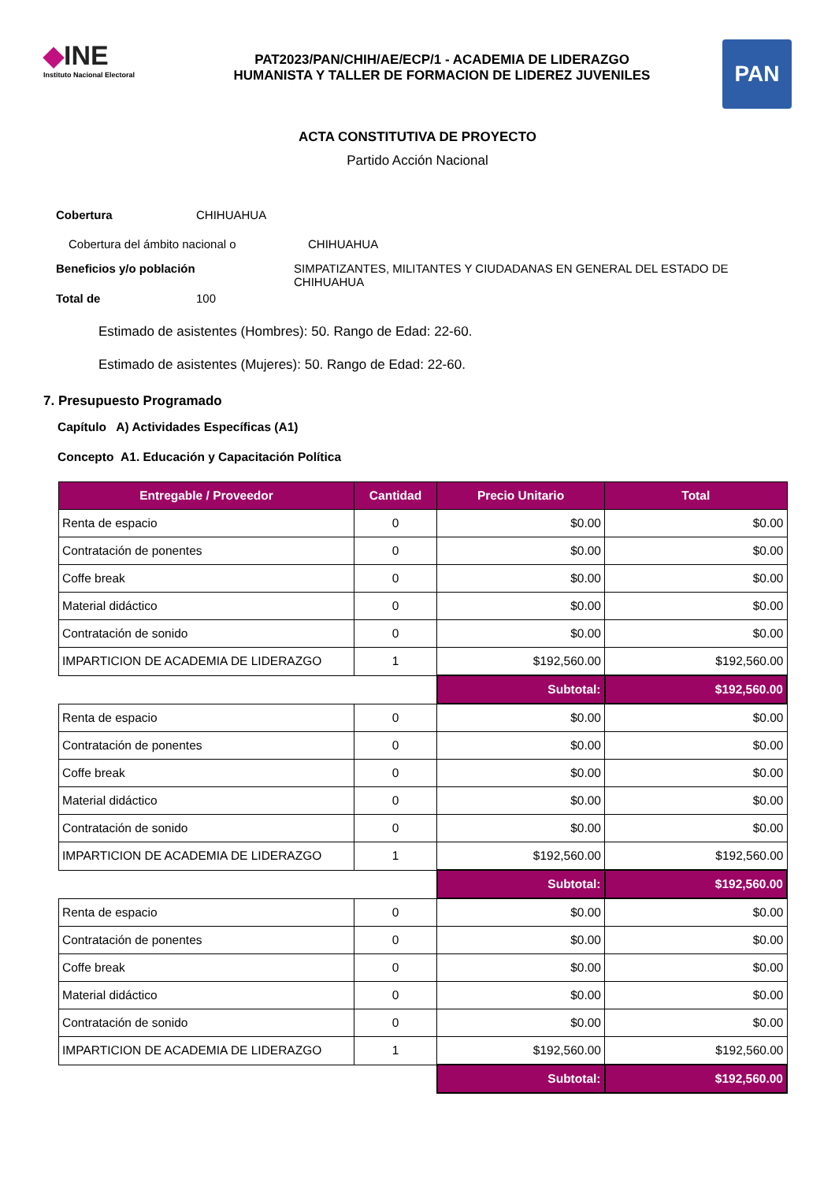◆INE
Instituto Nacional Electoral
PAT2023/PAN/CHIH/AE/ECP/1 - ACADEMIA DE LIDERAZGO
HUMANISTA Y TALLER DE FORMACION DE LIDEREZ JUVENILES
PAN
ACTA CONSTITUTIVA DE PROYECTO
Partido Acción Nacional
Cobertura CHIHUAHUA
Cobertura del ámbito nacional o CHIHUAHUA
Beneficios y/o población SIMPATIZANTES, MILITANTES Y CIUDADANAS EN GENERAL DEL ESTADO DE CHIHUAHUA
Total de 100
Estimado de asistentes (Hombres): 50. Rango de Edad: 22-60.
Estimado de asistentes (Mujeres): 50. Rango de Edad: 22-60.
7. Presupuesto Programado
Capítulo A) Actividades Específicas (A1)
Concepto A1. Educación y Capacitación Política
| Entregable / Proveedor | Cantidad | Precio Unitario | Total |
| --- | --- | --- | --- |
| Renta de espacio | 0 | $0.00 | $0.00 |
| Contratación de ponentes | 0 | $0.00 | $0.00 |
| Coffe break | 0 | $0.00 | $0.00 |
| Material didáctico | 0 | $0.00 | $0.00 |
| Contratación de sonido | 0 | $0.00 | $0.00 |
| IMPARTICION DE ACADEMIA DE LIDERAZGO | 1 | $192,560.00 | $192,560.00 |
| | | Subtotal: | $192,560.00 |
| Renta de espacio | 0 | $0.00 | $0.00 |
| Contratación de ponentes | 0 | $0.00 | $0.00 |
| Coffe break | 0 | $0.00 | $0.00 |
| Material didáctico | 0 | $0.00 | $0.00 |
| Contratación de sonido | 0 | $0.00 | $0.00 |
| IMPARTICION DE ACADEMIA DE LIDERAZGO | 1 | $192,560.00 | $192,560.00 |
| | | Subtotal: | $192,560.00 |
| Renta de espacio | 0 | $0.00 | $0.00 |
| Contratación de ponentes | 0 | $0.00 | $0.00 |
| Coffe break | 0 | $0.00 | $0.00 |
| Material didáctico | 0 | $0.00 | $0.00 |
| Contratación de sonido | 0 | $0.00 | $0.00 |
| IMPARTICION DE ACADEMIA DE LIDERAZGO | 1 | $192,560.00 | $192,560.00 |
| | | Subtotal: | $192,560.00 |